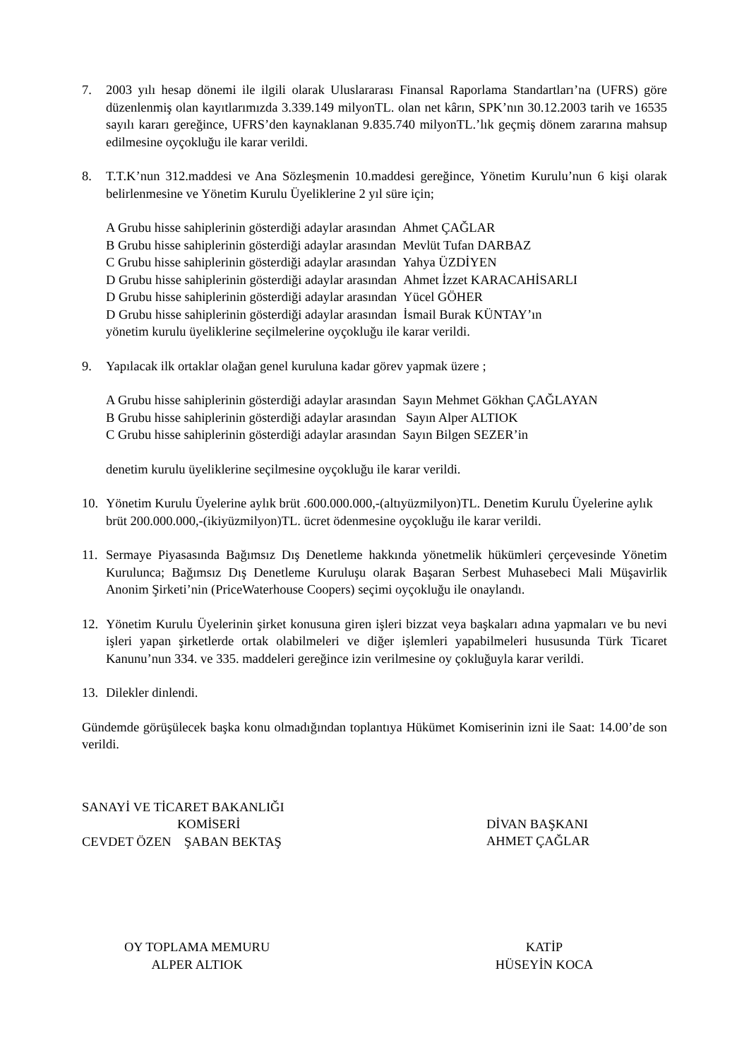7. 2003 yılı hesap dönemi ile ilgili olarak Uluslararası Finansal Raporlama Standartları’na (UFRS) göre düzenlenmiş olan kayıtlarımızda 3.339.149 milyonTL. olan net kârın, SPK’nın 30.12.2003 tarih ve 16535 sayılı kararı gereğince, UFRS’den kaynaklanan 9.835.740 milyonTL.’lık geçmiş dönem zararına mahsup edilmesine oyçokluğu ile karar verildi.
8. T.T.K’nun 312.maddesi ve Ana Sözleşmenin 10.maddesi gereğince, Yönetim Kurulu’nun 6 kişi olarak belirlenmesine ve Yönetim Kurulu Üyeliklerine 2 yıl süre için;
A Grubu hisse sahiplerinin gösterdiği adaylar arasından Ahmet ÇAĞLAR
B Grubu hisse sahiplerinin gösterdiği adaylar arasından Mevlüt Tufan DARBAZ
C Grubu hisse sahiplerinin gösterdiği adaylar arasından Yahya ÜZDİYEN
D Grubu hisse sahiplerinin gösterdiği adaylar arasından Ahmet İzzet KARACAHİSARLI
D Grubu hisse sahiplerinin gösterdiği adaylar arasından Yücel GÖHER
D Grubu hisse sahiplerinin gösterdiği adaylar arasından İsmail Burak KÜNTAY’ın
yönetim kurulu üyeliklerine seçilmelerine oyçokluğu ile karar verildi.
9. Yapılacak ilk ortaklar olağan genel kuruluna kadar görev yapmak üzere ;
A Grubu hisse sahiplerinin gösterdiği adaylar arasından Sayın Mehmet Gökhan ÇAĞLAYAN
B Grubu hisse sahiplerinin gösterdiği adaylar arasından Sayın Alper ALTIOK
C Grubu hisse sahiplerinin gösterdiği adaylar arasından Sayın Bilgen SEZER’in
denetim kurulu üyeliklerine seçilmesine oyçokluğu ile karar verildi.
10. Yönetim Kurulu Üyelerine aylık brüt .600.000.000,-(altıyüzmilyon)TL. Denetim Kurulu Üyelerine aylık brüt 200.000.000,-(ikiyüzmilyon)TL. ücret ödenmesine oyçokluğu ile karar verildi.
11. Sermaye Piyasasında Bağımsız Dış Denetleme hakkında yönetmelik hükümleri çerçevesinde Yönetim Kurulunca; Bağımsız Dış Denetleme Kuruluşu olarak Başaran Serbest Muhasebeci Mali Müşavirlik Anonim Şirketi’nin (PriceWaterhouse Coopers) seçimi oyçokluğu ile onaylandı.
12. Yönetim Kurulu Üyelerinin şirket konusuna giren işleri bizzat veya başkaları adına yapmaları ve bu nevi işleri yapan şirketlerde ortak olabilmeleri ve diğer işlemleri yapabilmeleri hususunda Türk Ticaret Kanunu’nun 334. ve 335. maddeleri gereğince izin verilmesine oy çokluğuyla karar verildi.
13. Dilekler dinlendi.
Gündemde görüşülecek başka konu olmadığından toplantıya Hükümet Komiserinin izni ile Saat: 14.00’de son verildi.
SANAYİ VE TİCARET BAKANLIĞI
KOMİSERİ
CEVDET ÖZEN ŞABAN BEKTAŞ
DİVAN BAŞKANI
AHMET ÇAĞLAR
OY TOPLAMA MEMURU
ALPER ALTIOK
KATİP
HÜSEYİN KOCA